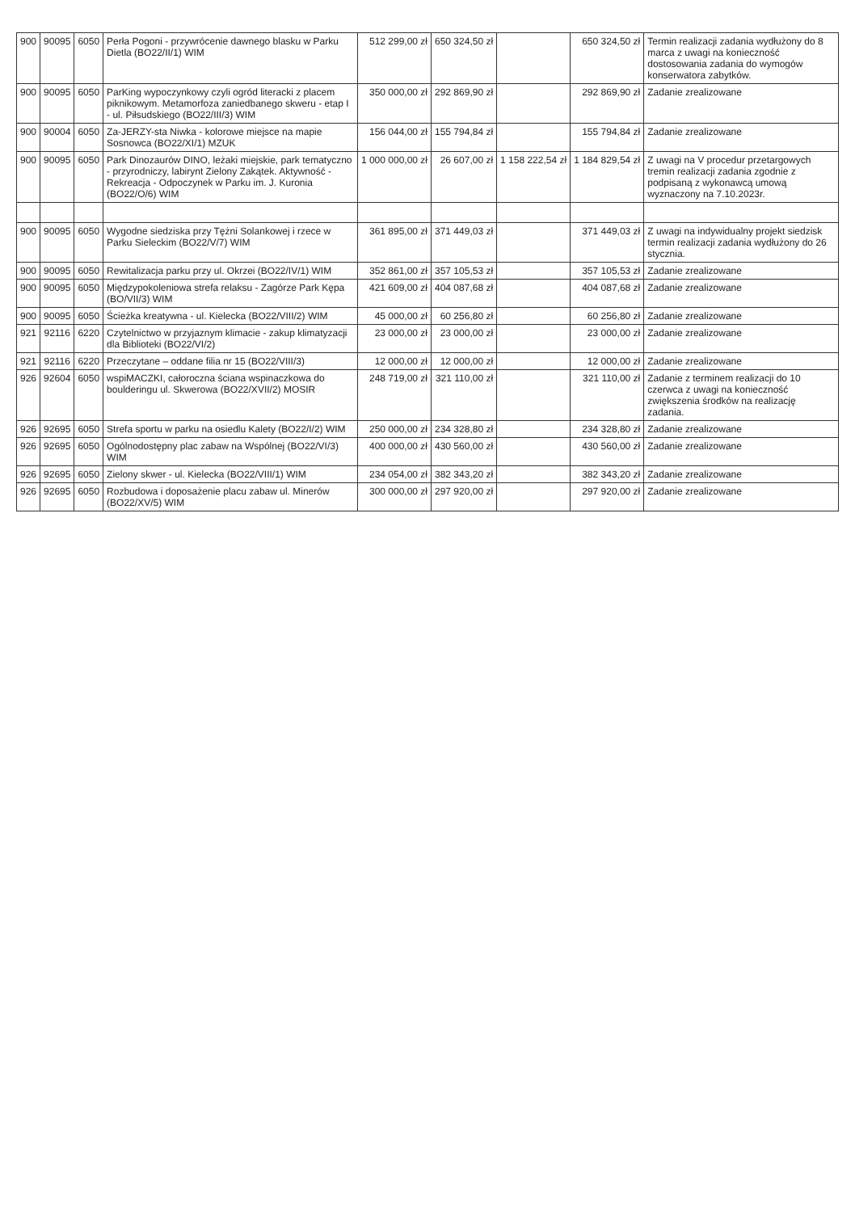| 900 | 90095 | 6050 | Perła Pogoni - przywrócenie dawnego blasku w Parku Dietla (BO22/II/1) WIM | 512 299,00 zł | 650 324,50 zł | | 650 324,50 zł | Termin realizacji zadania wydłużony do 8 marca z uwagi na konieczność dostosowania zadania do wymogów konserwatora zabytków. |
| 900 | 90095 | 6050 | ParKing wypoczynkowy czyli ogród literacki z placem piknikowym. Metamorfoza zaniedbanego skweru - etap I - ul. Piłsudskiego (BO22/III/3) WIM | 350 000,00 zł | 292 869,90 zł | | 292 869,90 zł | Zadanie zrealizowane |
| 900 | 90004 | 6050 | Za-JERZY-sta Niwka - kolorowe miejsce na mapie Sosnowca (BO22/XI/1) MZUK | 156 044,00 zł | 155 794,84 zł | | 155 794,84 zł | Zadanie zrealizowane |
| 900 | 90095 | 6050 | Park Dinozaurów DINO, leżaki miejskie, park tematyczno - przyrodniczy, labirynt Zielony Zakątek. Aktywność - Rekreacja - Odpoczynek w Parku im. J. Kuronia (BO22/O/6) WIM | 1 000 000,00 zł | 26 607,00 zł | 1 158 222,54 zł | 1 184 829,54 zł | Z uwagi na V procedur przetargowych tremin realizacji zadania zgodnie z podpisaną z wykonawcą umową wyznaczony na 7.10.2023r. |
| 900 | 90095 | 6050 | Wygodne siedziska przy Tężni Solankowej i rzece w Parku Sieleckim (BO22/V/7) WIM | 361 895,00 zł | 371 449,03 zł | | 371 449,03 zł | Z uwagi na indywidualny projekt siedzisk termin realizacji zadania wydłużony do 26 stycznia. |
| 900 | 90095 | 6050 | Rewitalizacja parku przy ul. Okrzei (BO22/IV/1) WIM | 352 861,00 zł | 357 105,53 zł | | 357 105,53 zł | Zadanie zrealizowane |
| 900 | 90095 | 6050 | Międzypokoleniowa strefa relaksu - Zagórze Park Kępa (BO/VII/3) WIM | 421 609,00 zł | 404 087,68 zł | | 404 087,68 zł | Zadanie zrealizowane |
| 900 | 90095 | 6050 | Ścieżka kreatywna - ul. Kielecka (BO22/VIII/2) WIM | 45 000,00 zł | 60 256,80 zł | | 60 256,80 zł | Zadanie zrealizowane |
| 921 | 92116 | 6220 | Czytelnictwo w przyjaznym klimacie - zakup klimatyzacji dla Biblioteki (BO22/VI/2) | 23 000,00 zł | 23 000,00 zł | | 23 000,00 zł | Zadanie zrealizowane |
| 921 | 92116 | 6220 | Przeczytane – oddane filia nr 15 (BO22/VIII/3) | 12 000,00 zł | 12 000,00 zł | | 12 000,00 zł | Zadanie zrealizowane |
| 926 | 92604 | 6050 | wspiMACZKI, całoroczna ściana wspinaczkowa do boulderingu ul. Skwerowa (BO22/XVII/2) MOSIR | 248 719,00 zł | 321 110,00 zł | | 321 110,00 zł | Zadanie z terminem realizacji do 10 czerwca z uwagi na konieczność zwiększenia środków na realizację zadania. |
| 926 | 92695 | 6050 | Strefa sportu w parku na osiedlu Kalety (BO22/I/2) WIM | 250 000,00 zł | 234 328,80 zł | | 234 328,80 zł | Zadanie zrealizowane |
| 926 | 92695 | 6050 | Ogólnodostępny plac zabaw na Wspólnej (BO22/VI/3) WIM | 400 000,00 zł | 430 560,00 zł | | 430 560,00 zł | Zadanie zrealizowane |
| 926 | 92695 | 6050 | Zielony skwer - ul. Kielecka (BO22/VIII/1) WIM | 234 054,00 zł | 382 343,20 zł | | 382 343,20 zł | Zadanie zrealizowane |
| 926 | 92695 | 6050 | Rozbudowa i doposażenie placu zabaw ul. Minerów (BO22/XV/5) WIM | 300 000,00 zł | 297 920,00 zł | | 297 920,00 zł | Zadanie zrealizowane |